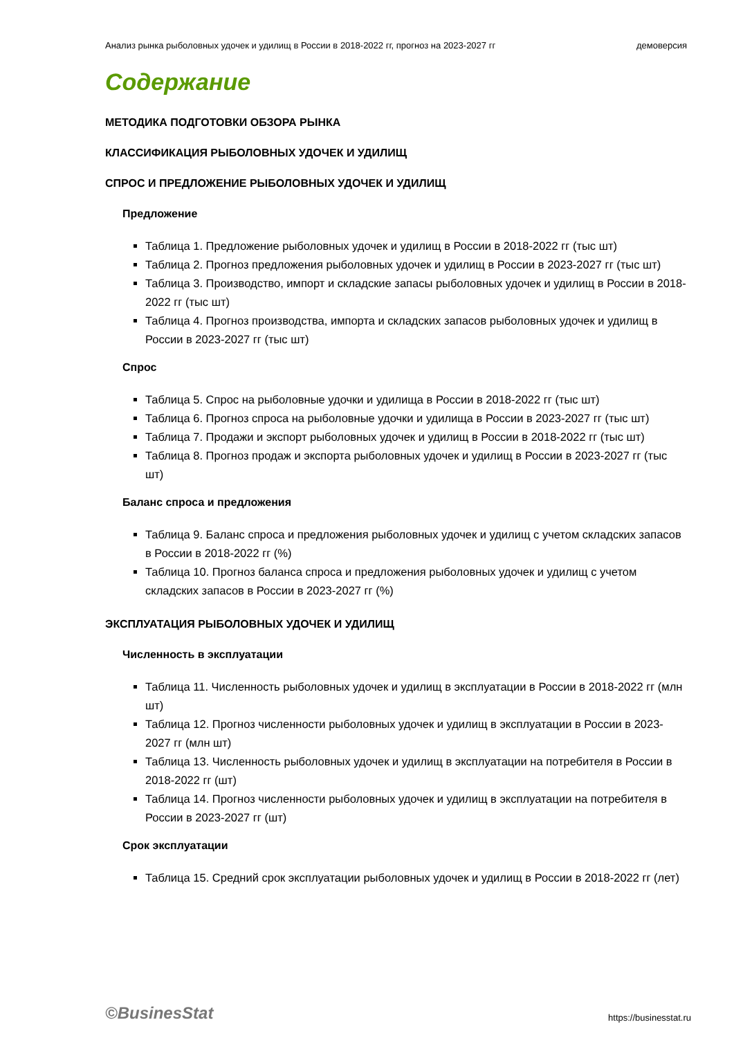Анализ рынка рыболовных удочек и удилищ в России в 2018-2022 гг, прогноз на 2023-2027 гг демоверсия
Содержание
МЕТОДИКА ПОДГОТОВКИ ОБЗОРА РЫНКА
КЛАССИФИКАЦИЯ РЫБОЛОВНЫХ УДОЧЕК И УДИЛИЩ
СПРОС И ПРЕДЛОЖЕНИЕ РЫБОЛОВНЫХ УДОЧЕК И УДИЛИЩ
Предложение
Таблица 1. Предложение рыболовных удочек и удилищ в России в 2018-2022 гг (тыс шт)
Таблица 2. Прогноз предложения рыболовных удочек и удилищ в России в 2023-2027 гг (тыс шт)
Таблица 3. Производство, импорт и складские запасы рыболовных удочек и удилищ в России в 2018-2022 гг (тыс шт)
Таблица 4. Прогноз производства, импорта и складских запасов рыболовных удочек и удилищ в России в 2023-2027 гг (тыс шт)
Спрос
Таблица 5. Спрос на рыболовные удочки и удилища в России в 2018-2022 гг (тыс шт)
Таблица 6. Прогноз спроса на рыболовные удочки и удилища в России в 2023-2027 гг (тыс шт)
Таблица 7. Продажи и экспорт рыболовных удочек и удилищ в России в 2018-2022 гг (тыс шт)
Таблица 8. Прогноз продаж и экспорта рыболовных удочек и удилищ в России в 2023-2027 гг (тыс шт)
Баланс спроса и предложения
Таблица 9. Баланс спроса и предложения рыболовных удочек и удилищ с учетом складских запасов в России в 2018-2022 гг (%)
Таблица 10. Прогноз баланса спроса и предложения рыболовных удочек и удилищ с учетом складских запасов в России в 2023-2027 гг (%)
ЭКСПЛУАТАЦИЯ РЫБОЛОВНЫХ УДОЧЕК И УДИЛИЩ
Численность в эксплуатации
Таблица 11. Численность рыболовных удочек и удилищ в эксплуатации в России в 2018-2022 гг (млн шт)
Таблица 12. Прогноз численности рыболовных удочек и удилищ в эксплуатации в России в 2023-2027 гг (млн шт)
Таблица 13. Численность рыболовных удочек и удилищ в эксплуатации на потребителя в России в 2018-2022 гг (шт)
Таблица 14. Прогноз численности рыболовных удочек и удилищ в эксплуатации на потребителя в России в 2023-2027 гг (шт)
Срок эксплуатации
Таблица 15. Средний срок эксплуатации рыболовных удочек и удилищ в России в 2018-2022 гг (лет)
©BusinesStat https://businesstat.ru